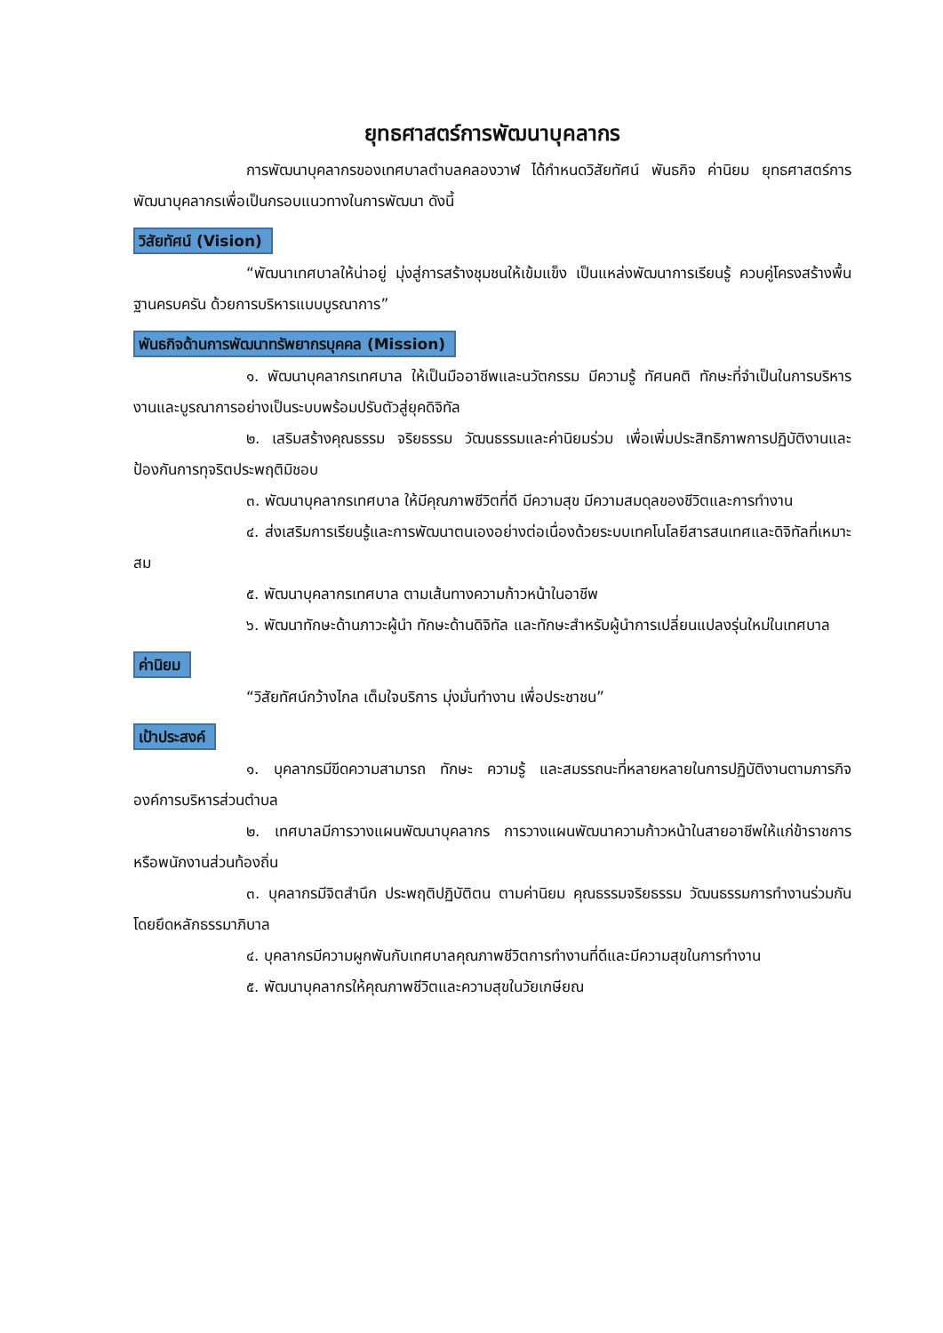ยุทธศาสตร์การพัฒนาบุคลากร
การพัฒนาบุคลากรของเทศบาลตำบลคลองวาฬ ได้กำหนดวิสัยทัศน์ พันธกิจ ค่านิยม ยุทธศาสตร์การพัฒนาบุคลากรเพื่อเป็นกรอบแนวทางในการพัฒนา ดังนี้
วิสัยทัศน์ (Vision)
“พัฒนาเทศบาลให้น่าอยู่ มุ่งสู่การสร้างชุมชนให้เข้มแข็ง เป็นแหล่งพัฒนาการเรียนรู้ ควบคู่โครงสร้างพื้นฐานครบครัน ด้วยการบริหารแบบบูรณาการ”
พันธกิจด้านการพัฒนาทรัพยากรบุคคล (Mission)
๑. พัฒนาบุคลากรเทศบาล ให้เป็นมืออาชีพและนวัตกรรม มีความรู้ ทัศนคติ ทักษะที่จำเป็นในการบริหารงานและบูรณาการอย่างเป็นระบบพร้อมปรับตัวสู่ยุคดิจิทัล
๒. เสริมสร้างคุณธรรม จริยธรรม วัฒนธรรมและค่านิยมร่วม เพื่อเพิ่มประสิทธิภาพการปฏิบัติงานและป้องกันการทุจริตประพฤติมิชอบ
๓. พัฒนาบุคลากรเทศบาล ให้มีคุณภาพชีวิตที่ดี มีความสุข มีความสมดุลของชีวิตและการทำงาน
๔. ส่งเสริมการเรียนรู้และการพัฒนาตนเองอย่างต่อเนื่องด้วยระบบเทคโนโลยีสารสนเทศและดิจิทัลที่เหมาะสม
๕. พัฒนาบุคลากรเทศบาล ตามเส้นทางความก้าวหน้าในอาชีพ
๖. พัฒนาทักษะด้านภาวะผู้นำ ทักษะด้านดิจิทัล และทักษะสำหรับผู้นำการเปลี่ยนแปลงรุ่นใหม่ในเทศบาล
ค่านิยม
“วิสัยทัศน์กว้างไกล เต็มใจบริการ มุ่งมั่นทำงาน เพื่อประชาชน”
เป้าประสงค์
๑. บุคลากรมีขีดความสามารถ ทักษะ ความรู้ และสมรรถนะที่หลายหลายในการปฏิบัติงานตามภารกิจองค์การบริหารส่วนตำบล
๒. เทศบาลมีการวางแผนพัฒนาบุคลากร การวางแผนพัฒนาความก้าวหน้าในสายอาชีพให้แก่ข้าราชการหรือพนักงานส่วนท้องถิ่น
๓. บุคลากรมีจิตสำนึก ประพฤติปฏิบัติตน ตามค่านิยม คุณธรรมจริยธรรม วัฒนธรรมการทำงานร่วมกัน โดยยึดหลักธรรมาภิบาล
๔. บุคลากรมีความผูกพันกับเทศบาลคุณภาพชีวิตการทำงานที่ดีและมีความสุขในการทำงาน
๕. พัฒนาบุคลากรให้คุณภาพชีวิตและความสุขในวัยเกษียณ